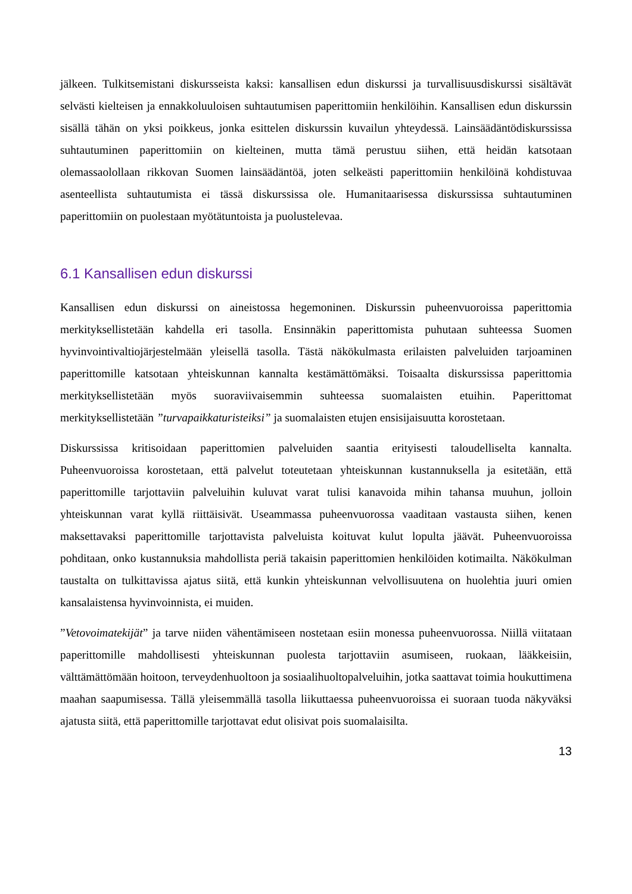jälkeen. Tulkitsemistani diskursseista kaksi: kansallisen edun diskurssi ja turvallisuusdiskurssi sisältävät selvästi kielteisen ja ennakkoluuloisen suhtautumisen paperittomiin henkilöihin. Kansallisen edun diskurssin sisällä tähän on yksi poikkeus, jonka esittelen diskurssin kuvailun yhteydessä. Lainsäädäntödiskurssissa suhtautuminen paperittomiin on kielteinen, mutta tämä perustuu siihen, että heidän katsotaan olemassaolollaan rikkovan Suomen lainsäädäntöä, joten selkeästi paperittomiin henkilöinä kohdistuvaa asenteellista suhtautumista ei tässä diskurssissa ole. Humanitaarisessa diskurssissa suhtautuminen paperittomiin on puolestaan myötätuntoista ja puolustelevaa.
6.1 Kansallisen edun diskurssi
Kansallisen edun diskurssi on aineistossa hegemoninen. Diskurssin puheenvuoroissa paperittomia merkityksellistetään kahdella eri tasolla. Ensinnäkin paperittomista puhutaan suhteessa Suomen hyvinvointivaltiojärjestelmään yleisellä tasolla. Tästä näkökulmasta erilaisten palveluiden tarjoaminen paperittomille katsotaan yhteiskunnan kannalta kestämättömäksi. Toisaalta diskurssissa paperittomia merkityksellistetään myös suoraviivaisemmin suhteessa suomalaisten etuihin. Paperittomat merkityksellistetään ”turvapaikkaturisteiksi” ja suomalaisten etujen ensisijaisuutta korostetaan.
Diskurssissa kritisoidaan paperittomien palveluiden saantia erityisesti taloudelliselta kannalta. Puheenvuoroissa korostetaan, että palvelut toteutetaan yhteiskunnan kustannuksella ja esitetään, että paperittomille tarjottaviin palveluihin kuluvat varat tulisi kanavoida mihin tahansa muuhun, jolloin yhteiskunnan varat kyllä riittäisivät. Useammassa puheenvuorossa vaaditaan vastausta siihen, kenen maksettavaksi paperittomille tarjottavista palveluista koituvat kulut lopulta jäävät. Puheenvuoroissa pohditaan, onko kustannuksia mahdollista periä takaisin paperittomien henkilöiden kotimailta. Näkökulman taustalta on tulkittavissa ajatus siitä, että kunkin yhteiskunnan velvollisuutena on huolehtia juuri omien kansalaistensa hyvinvoinnista, ei muiden.
”Vetovoimatekijät” ja tarve niiden vähentämiseen nostetaan esiin monessa puheenvuorossa. Niillä viitataan paperittomille mahdollisesti yhteiskunnan puolesta tarjottaviin asumiseen, ruokaan, lääkkeisiin, välttämättömään hoitoon, terveydenhuoltoon ja sosiaalihuoltopalveluihin, jotka saattavat toimia houkuttimena maahan saapumisessa. Tällä yleisemmällä tasolla liikuttaessa puheenvuoroissa ei suoraan tuoda näkyväksi ajatusta siitä, että paperittomille tarjottavat edut olisivat pois suomalaisilta.
13